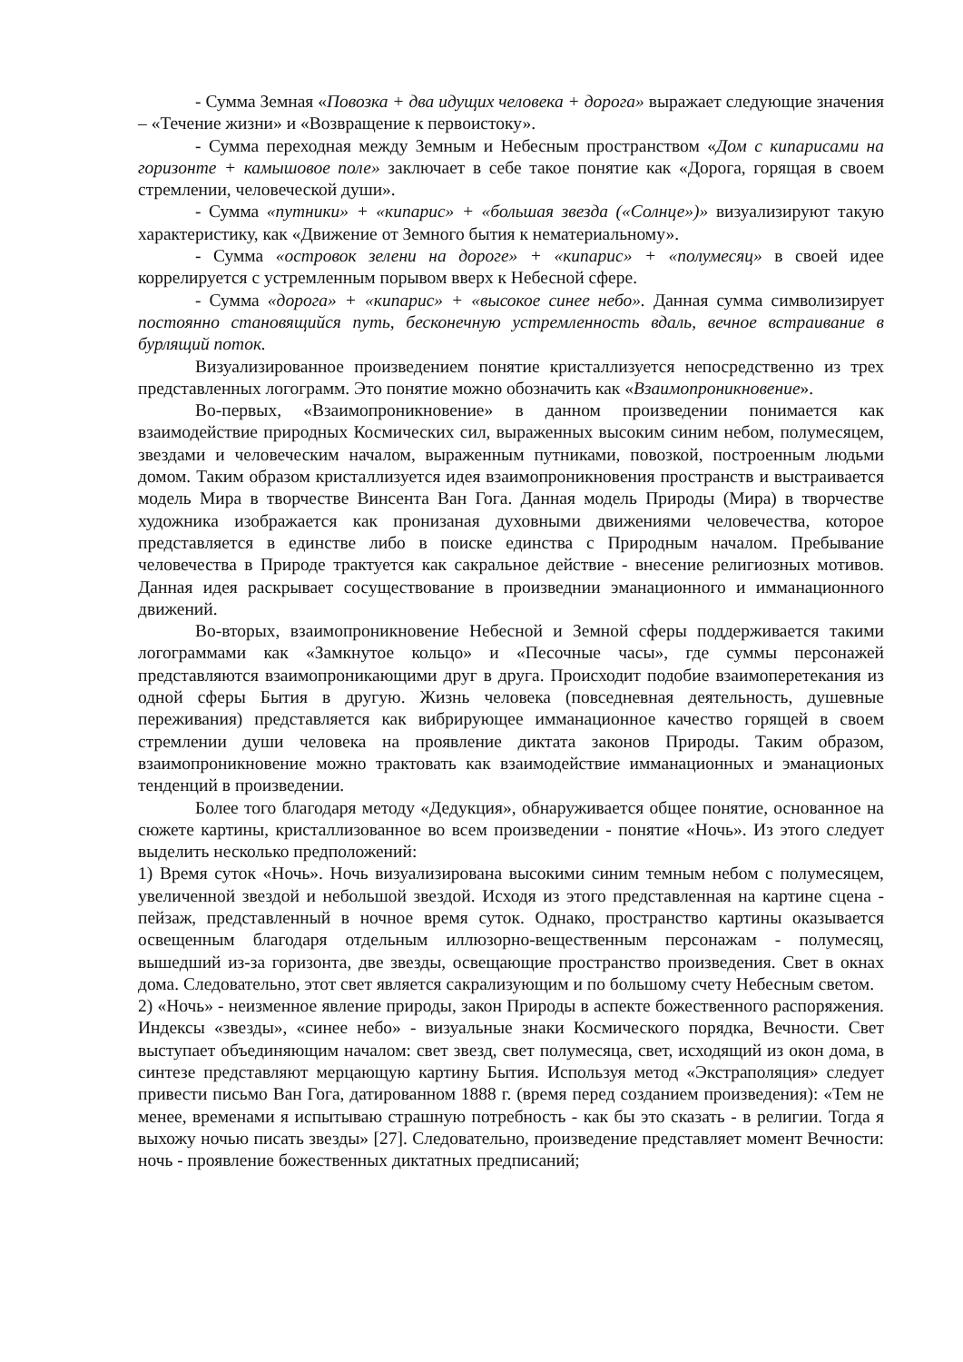- Сумма Земная «Повозка + два идущих человека + дорога» выражает следующие значения – «Течение жизни» и «Возвращение к первоистоку».
- Сумма переходная между Земным и Небесным пространством «Дом с кипарисами на горизонте + камышовое поле» заключает в себе такое понятие как «Дорога, горящая в своем стремлении, человеческой души».
- Сумма «путники» + «кипарис» + «большая звезда («Солнце»)» визуализируют такую характеристику, как «Движение от Земного бытия к нематериальному».
- Сумма «островок зелени на дороге» + «кипарис» + «полумесяц» в своей идее коррелируется с устремленным порывом вверх к Небесной сфере.
- Сумма «дорога» + «кипарис» + «высокое синее небо». Данная сумма символизирует постоянно становящийся путь, бесконечную устремленность вдаль, вечное встраивание в бурлящий поток.
Визуализированное произведением понятие кристаллизуется непосредственно из трех представленных логограмм. Это понятие можно обозначить как «Взаимопроникновение».
Во-первых, «Взаимопроникновение» в данном произведении понимается как взаимодействие природных Космических сил, выраженных высоким синим небом, полумесяцем, звездами и человеческим началом, выраженным путниками, повозкой, построенным людьми домом. Таким образом кристаллизуется идея взаимопроникновения пространств и выстраивается модель Мира в творчестве Винсента Ван Гога. Данная модель Природы (Мира) в творчестве художника изображается как пронизаная духовными движениями человечества, которое представляется в единстве либо в поиске единства с Природным началом. Пребывание человечества в Природе трактуется как сакральное действие - внесение религиозных мотивов. Данная идея раскрывает сосуществование в произведнии эманационного и имманационного движений.
Во-вторых, взаимопроникновение Небесной и Земной сферы поддерживается такими логограммами как «Замкнутое кольцо» и «Песочные часы», где суммы персонажей представляются взаимопроникающими друг в друга. Происходит подобие взаимоперетекания из одной сферы Бытия в другую. Жизнь человека (повседневная деятельность, душевные переживания) представляется как вибрирующее имманационное качество горящей в своем стремлении души человека на проявление диктата законов Природы. Таким образом, взаимопроникновение можно трактовать как взаимодействие имманационных и эманационых тенденций в произведении.
Более того благодаря методу «Дедукция», обнаруживается общее понятие, основанное на сюжете картины, кристаллизованное во всем произведении - понятие «Ночь». Из этого следует выделить несколько предположений:
1) Время суток «Ночь». Ночь визуализирована высокими синим темным небом с полумесяцем, увеличенной звездой и небольшой звездой. Исходя из этого представленная на картине сцена - пейзаж, представленный в ночное время суток. Однако, пространство картины оказывается освещенным благодаря отдельным иллюзорно-вещественным персонажам - полумесяц, вышедший из-за горизонта, две звезды, освещающие пространство произведения. Свет в окнах дома. Следовательно, этот свет является сакрализующим и по большому счету Небесным светом.
2) «Ночь» - неизменное явление природы, закон Природы в аспекте божественного распоряжения. Индексы «звезды», «синее небо» - визуальные знаки Космического порядка, Вечности. Свет выступает объединяющим началом: свет звезд, свет полумесяца, свет, исходящий из окон дома, в синтезе представляют мерцающую картину Бытия. Используя метод «Экстраполяция» следует привести письмо Ван Гога, датированном 1888 г. (время перед созданием произведения): «Тем не менее, временами я испытываю страшную потребность - как бы это сказать - в религии. Тогда я выхожу ночью писать звезды» [27]. Следовательно, произведение представляет момент Вечности: ночь - проявление божественных диктатных предписаний;